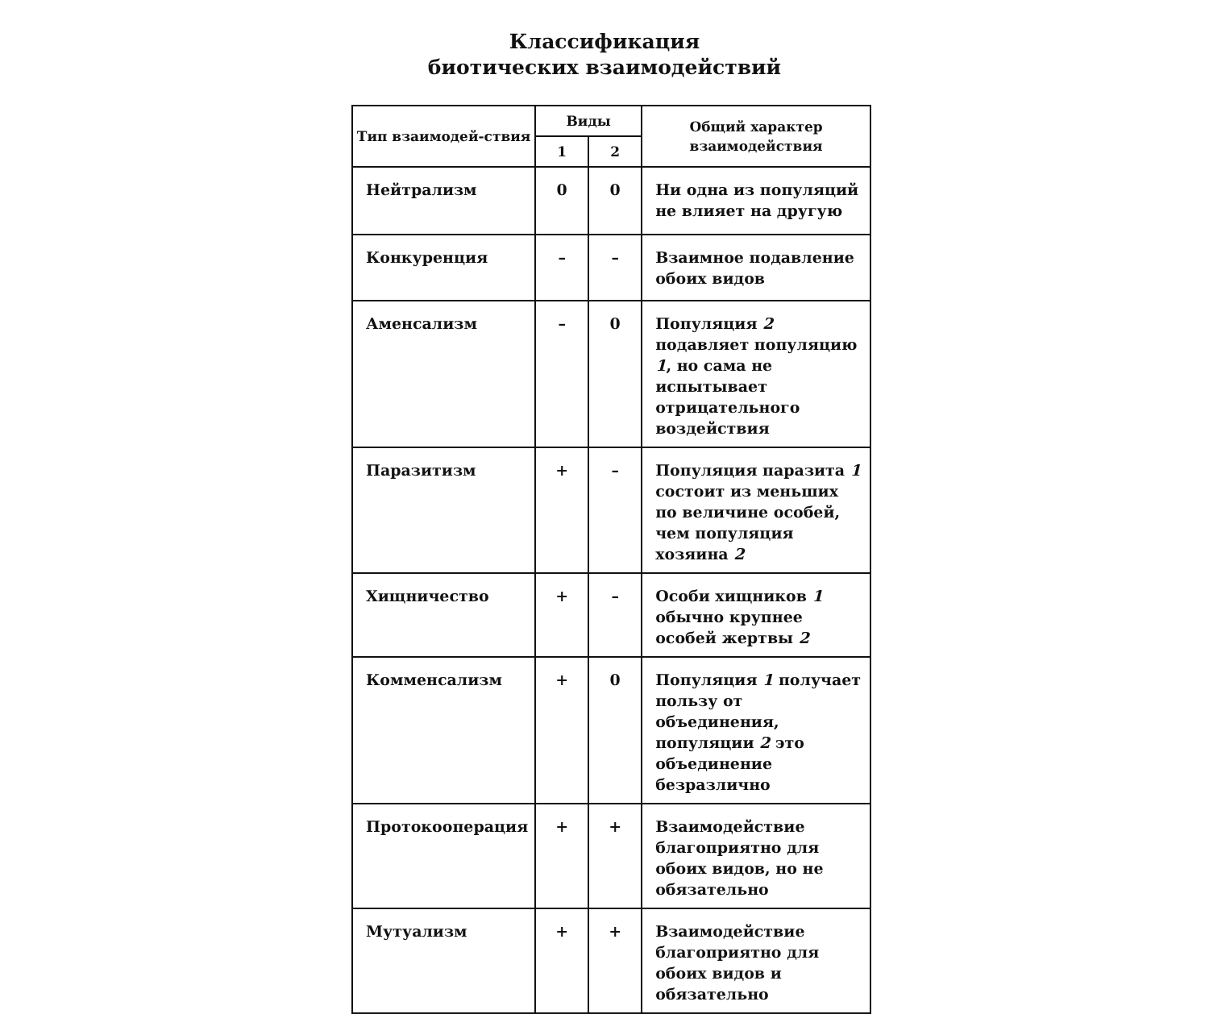Классификация
биотических взаимодействий
| Тип взаимодей-ствия | Виды | | Общий характер взаимодействия |
| --- | --- | --- | --- |
| | 1 | 2 | |
| Нейтрализм | 0 | 0 | Ни одна из популяций не влияет на другую |
| Конкуренция | – | – | Взаимное подавление обоих видов |
| Аменсализм | – | 0 | Популяция 2 подавляет популяцию 1 , но сама не испытывает отрицательного воздействия |
| Паразитизм | + | – | Популяция паразита 1 состоит из меньших по величине особей, чем популяция хозяина 2 |
| Хищничество | + | – | Особи хищников 1 обычно крупнее особей жертвы 2 |
| Комменсализм | + | 0 | Популяция 1 получает пользу от объединения, популяции 2 это объединение безразлично |
| Протокооперация | + | + | Взаимодействие благоприятно для обоих видов, но не обязательно |
| Мутуализм | + | + | Взаимодействие благоприятно для обоих видов и обязательно |